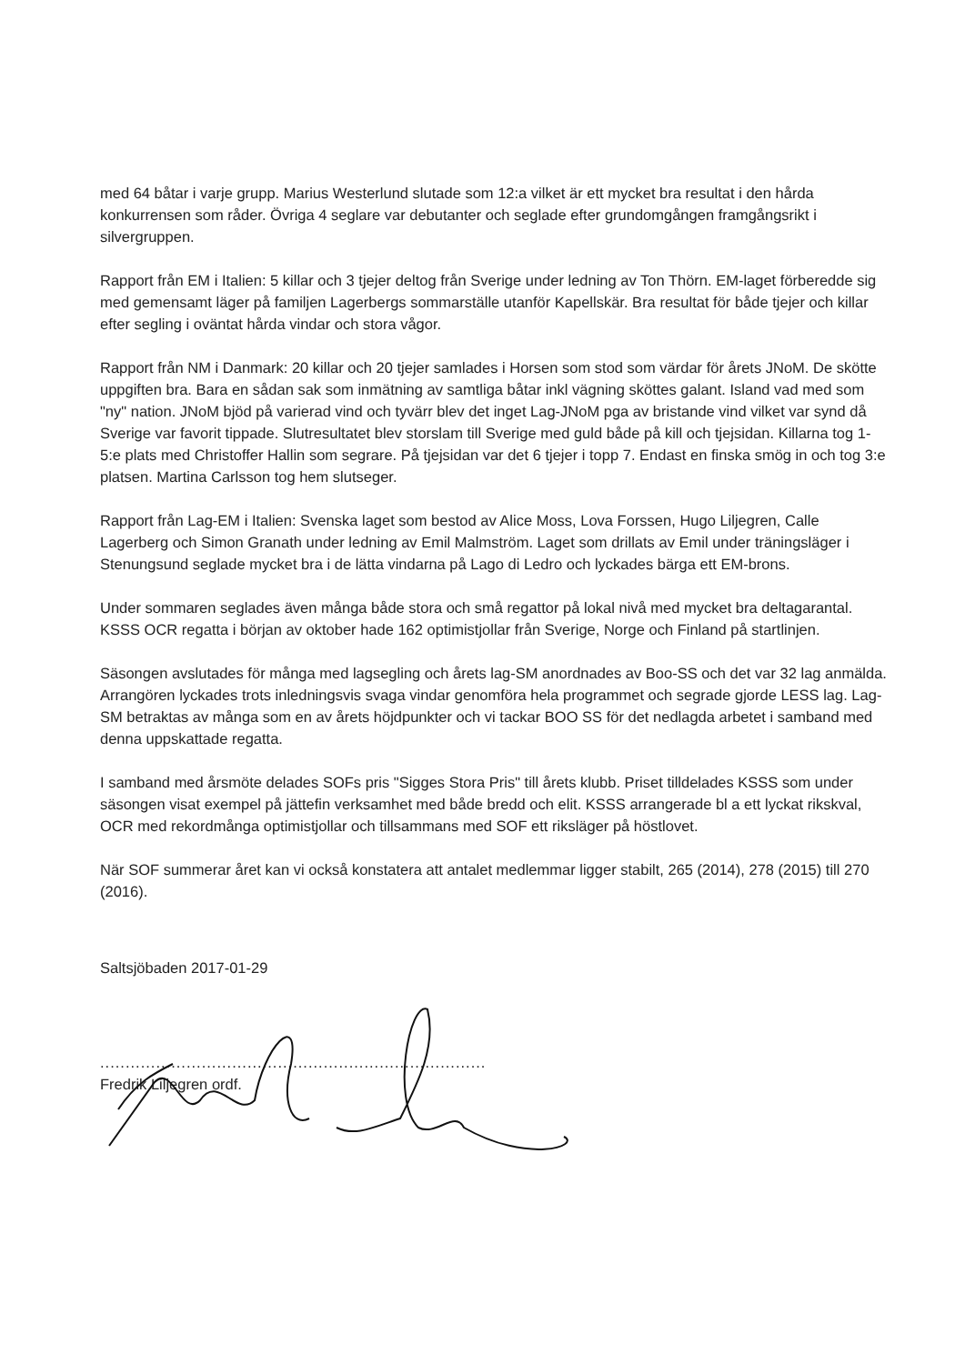med 64 båtar i varje grupp. Marius Westerlund slutade som 12:a vilket är ett mycket bra resultat i den hårda konkurrensen som råder. Övriga 4 seglare var debutanter och seglade efter grundomgången framgångsrikt i silvergruppen.
Rapport från EM i Italien: 5 killar och 3 tjejer deltog från Sverige under ledning av Ton Thörn. EM-laget förberedde sig med gemensamt läger på familjen Lagerbergs sommarställe utanför Kapellskär. Bra resultat för både tjejer och killar efter segling i oväntat hårda vindar och stora vågor.
Rapport från NM i Danmark: 20 killar och 20 tjejer samlades i Horsen som stod som värdar för årets JNoM. De skötte uppgiften bra. Bara en sådan sak som inmätning av samtliga båtar inkl vägning sköttes galant. Island vad med som "ny" nation. JNoM bjöd på varierad vind och tyvärr blev det inget Lag-JNoM pga av bristande vind vilket var synd då Sverige var favorit tippade. Slutresultatet blev storslam till Sverige med guld både på kill och tjejsidan. Killarna tog 1-5:e plats med Christoffer Hallin som segrare. På tjejsidan var det 6 tjejer i topp 7. Endast en finska smög in och tog 3:e platsen. Martina Carlsson tog hem slutseger.
Rapport från Lag-EM i Italien: Svenska laget som bestod av Alice Moss, Lova Forssen, Hugo Liljegren, Calle Lagerberg och Simon Granath under ledning av Emil Malmström. Laget som drillats av Emil under träningsläger i Stenungsund seglade mycket bra i de lätta vindarna på Lago di Ledro och lyckades bärga ett EM-brons.
Under sommaren seglades även många både stora och små regattor på lokal nivå med mycket bra deltagarantal. KSSS OCR regatta i början av oktober hade 162 optimistjollar från Sverige, Norge och Finland på startlinjen.
Säsongen avslutades för många med lagsegling och årets lag-SM anordnades av Boo-SS och det var 32 lag anmälda. Arrangören lyckades trots inledningsvis svaga vindar genomföra hela programmet och segrade gjorde LESS lag. Lag-SM betraktas av många som en av årets höjdpunkter och vi tackar BOO SS för det nedlagda arbetet i samband med denna uppskattade regatta.
I samband med årsmöte delades SOFs pris "Sigges Stora Pris" till årets klubb. Priset tilldelades KSSS som under säsongen visat exempel på jättefin verksamhet med både bredd och elit. KSSS arrangerade bl a ett lyckat rikskval, OCR med rekordmånga optimistjollar och tillsammans med SOF ett riksläger på höstlovet.
När SOF summerar året kan vi också konstatera att antalet medlemmar ligger stabilt, 265 (2014), 278 (2015) till 270 (2016).
Saltsjöbaden 2017-01-29
............................................................................
Fredrik Liljegren ordf.